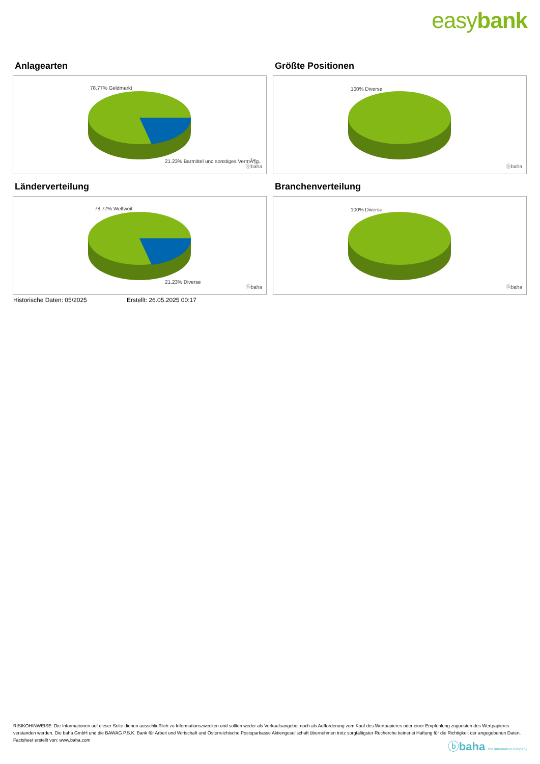easybank
Anlagearten
78.77% Geldmarkt
21.23% Barmittel und sonstiges VermÃ¶g..
ⓑbaha
Größte Positionen
100% Diverse
ⓑbaha
Länderverteilung
78.77% Weltweit
21.23% Diverse
ⓑbaha
Branchenverteilung
100% Diverse
ⓑbaha
Historische Daten: 05/2025 Erstellt: 26.05.2025 00:17
RISIKOHINWEISE: Die Informationen auf dieser Seite dienen ausschließlich zu Informationszwecken und sollten weder als Verkaufsangebot noch als Aufforderung zum Kauf des Wertpapieres oder einer Empfehlung zugunsten des Wertpapieres verstanden werden. Die baha GmbH und die BAWAG P.S.K. Bank für Arbeit und Wirtschaft und Österreichische Postsparkasse Aktiengesellschaft übernehmen trotz sorgfältigster Recherche keinerlei Haftung für die Richtigkeit der angegebenen Daten.
Factsheet erstellt von: www.baha.com
ⓑbaha the information company